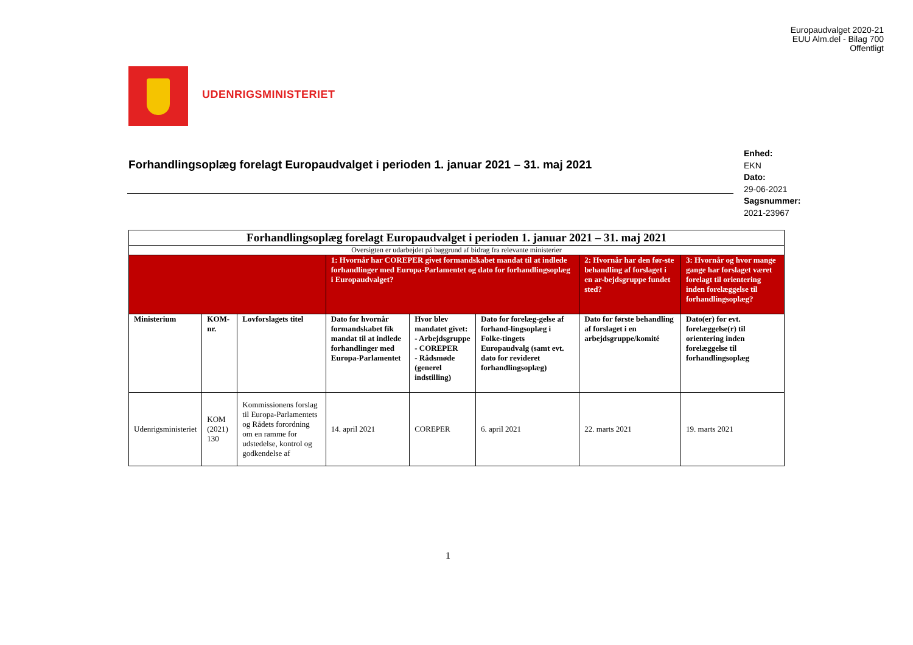Europaudvalget 2020-21
EUU Alm.del - Bilag 700
Offentligt
UDENRIGSMINISTERIET
Forhandlingsoplæg forelagt Europaudvalget i perioden 1. januar 2021 – 31. maj 2021
Enhed:
EKN
Dato:
29-06-2021
Sagsnummer:
2021-23967
| Forhandlingsoplæg forelagt Europaudvalget i perioden 1. januar 2021 – 31. maj 2021 | | | | | | | |
| Oversigten er udarbejdet på baggrund af bidrag fra relevante ministerier | | | | | | | |
| | | | 1: Hvornår har COREPER givet formandskabet mandat til at indlede forhandlinger med Europa-Parlamentet og dato for forhandlingsoplæg i Europaudvalget? | | | 2: Hvornår har den før-ste behandling af forslaget i en ar-bejdsgruppe fundet sted? | 3: Hvornår og hvor mange gange har forslaget været forelagt til orientering inden forelæggelse til forhandlingsoplæg? |
| Ministerium | KOM-nr. | Lovforslagets titel | Dato for hvornår formandskabet fik mandat til at indlede forhandlinger med Europa-Parlamentet | Hvor blev mandatet givet: - Arbejdsgruppe - COREPER - Rådsmøde (generel indstilling) | Dato for forelæg-gelse af forhand-lingsoplæg i Folke-tingets Europaudvalg (samt evt. dato for revideret forhandlingsoplæg) | Dato for første behandling af forslaget i en arbejdsgruppe/komité | Dato(er) for evt. forelæggelse(r) til orientering inden forelæggelse til forhandlingsoplæg |
| Udenrigsministeriet | KOM (2021) 130 | Kommissionens forslag til Europa-Parlamentets og Rådets forordning om en ramme for udstedelse, kontrol og godkendelse af | 14. april 2021 | COREPER | 6. april 2021 | 22. marts 2021 | 19. marts 2021 |
1